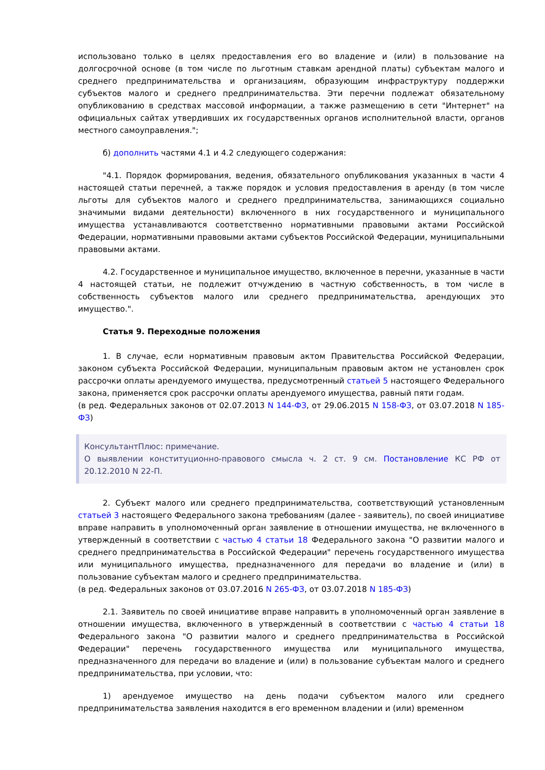использовано только в целях предоставления его во владение и (или) в пользование на долгосрочной основе (в том числе по льготным ставкам арендной платы) субъектам малого и среднего предпринимательства и организациям, образующим инфраструктуру поддержки субъектов малого и среднего предпринимательства. Эти перечни подлежат обязательному опубликованию в средствах массовой информации, а также размещению в сети "Интернет" на официальных сайтах утвердивших их государственных органов исполнительной власти, органов местного самоуправления.";
б) дополнить частями 4.1 и 4.2 следующего содержания:
"4.1. Порядок формирования, ведения, обязательного опубликования указанных в части 4 настоящей статьи перечней, а также порядок и условия предоставления в аренду (в том числе льготы для субъектов малого и среднего предпринимательства, занимающихся социально значимыми видами деятельности) включенного в них государственного и муниципального имущества устанавливаются соответственно нормативными правовыми актами Российской Федерации, нормативными правовыми актами субъектов Российской Федерации, муниципальными правовыми актами.
4.2. Государственное и муниципальное имущество, включенное в перечни, указанные в части 4 настоящей статьи, не подлежит отчуждению в частную собственность, в том числе в собственность субъектов малого или среднего предпринимательства, арендующих это имущество.".
Статья 9. Переходные положения
1. В случае, если нормативным правовым актом Правительства Российской Федерации, законом субъекта Российской Федерации, муниципальным правовым актом не установлен срок рассрочки оплаты арендуемого имущества, предусмотренный статьей 5 настоящего Федерального закона, применяется срок рассрочки оплаты арендуемого имущества, равный пяти годам.
(в ред. Федеральных законов от 02.07.2013 N 144-ФЗ, от 29.06.2015 N 158-ФЗ, от 03.07.2018 N 185-ФЗ)
КонсультантПлюс: примечание.
О выявлении конституционно-правового смысла ч. 2 ст. 9 см. Постановление КС РФ от 20.12.2010 N 22-П.
2. Субъект малого или среднего предпринимательства, соответствующий установленным статьей 3 настоящего Федерального закона требованиям (далее - заявитель), по своей инициативе вправе направить в уполномоченный орган заявление в отношении имущества, не включенного в утвержденный в соответствии с частью 4 статьи 18 Федерального закона "О развитии малого и среднего предпринимательства в Российской Федерации" перечень государственного имущества или муниципального имущества, предназначенного для передачи во владение и (или) в пользование субъектам малого и среднего предпринимательства.
(в ред. Федеральных законов от 03.07.2016 N 265-ФЗ, от 03.07.2018 N 185-ФЗ)
2.1. Заявитель по своей инициативе вправе направить в уполномоченный орган заявление в отношении имущества, включенного в утвержденный в соответствии с частью 4 статьи 18 Федерального закона "О развитии малого и среднего предпринимательства в Российской Федерации" перечень государственного имущества или муниципального имущества, предназначенного для передачи во владение и (или) в пользование субъектам малого и среднего предпринимательства, при условии, что:
1) арендуемое имущество на день подачи субъектом малого или среднего предпринимательства заявления находится в его временном владении и (или) временном